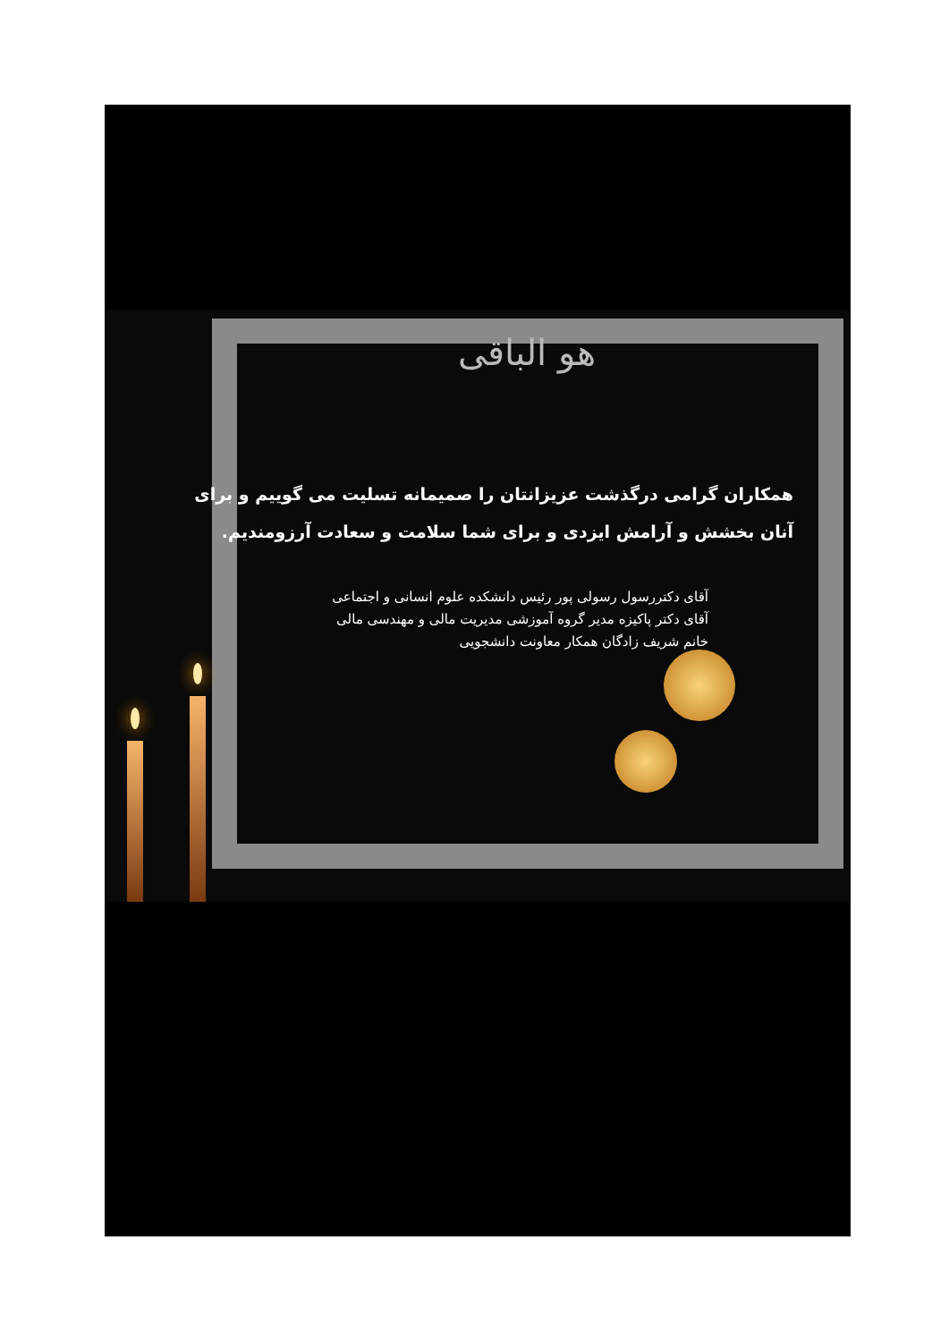هو الباقی
همکاران گرامی درگذشت عزیزانتان را صمیمانه تسلیت می گوییم و برای آنان بخشش و آرامش ایزدی و برای شما سلامت و سعادت آرزومندیم.
آقای دکتررسول رسولی پور رئیس دانشکده علوم انسانی و اجتماعی
آقای دکتر پاکیزه مدیر گروه آموزشی مدیریت مالی و مهندسی مالی
خانم شریف زادگان همکار معاونت دانشجویی